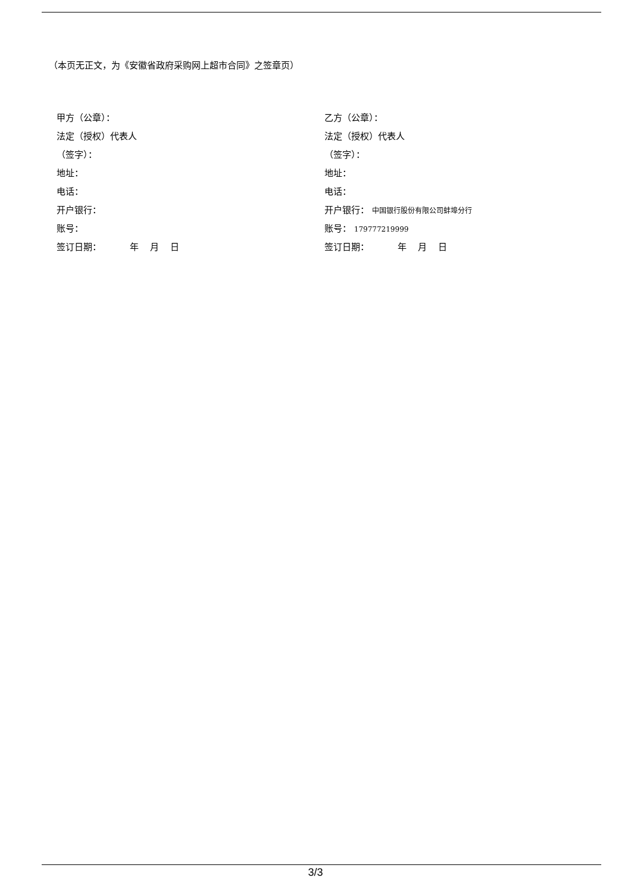（本页无正文，为《安徽省政府采购网上超市合同》之签章页）
甲方（公章）：
法定（授权）代表人
（签字）：
地址：
电话：
开户银行：
账号：
签订日期： 年 月 日
乙方（公章）：
法定（授权）代表人
（签字）：
地址：
电话：
开户银行： 中国银行股份有限公司蚌埠分行
账号： 179777219999
签订日期： 年 月 日
3/3